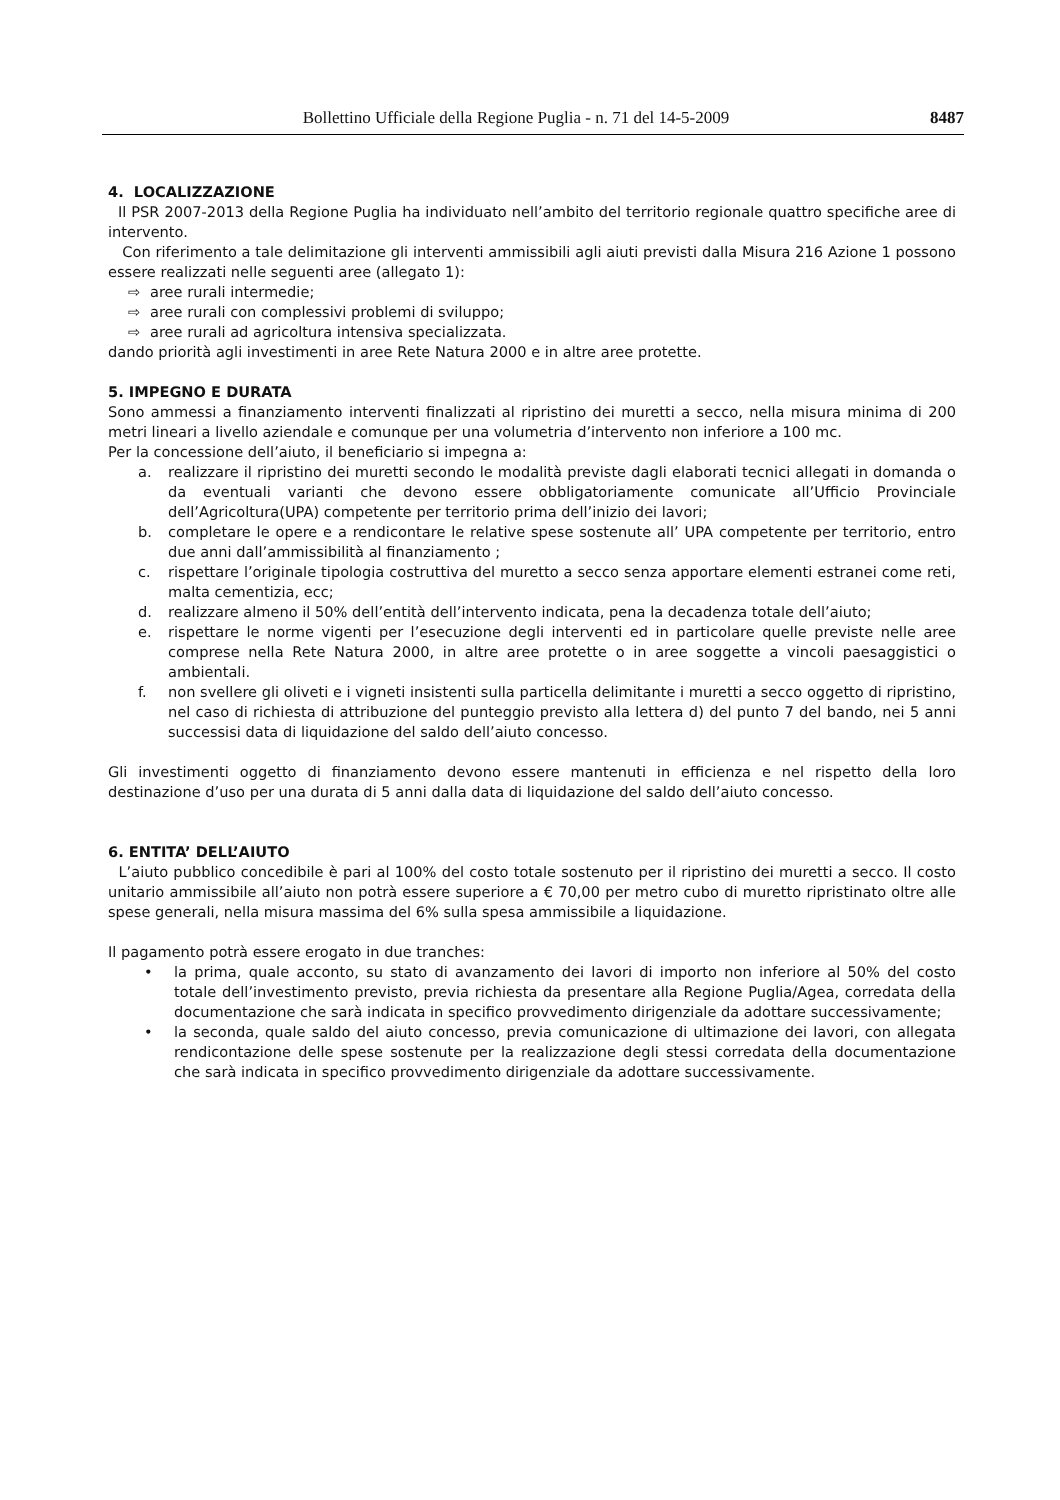Bollettino Ufficiale della Regione Puglia - n. 71 del 14-5-2009 8487
4. LOCALIZZAZIONE
Il PSR 2007-2013 della Regione Puglia ha individuato nell’ambito del territorio regionale quattro specifiche aree di intervento.
Con riferimento a tale delimitazione gli interventi ammissibili agli aiuti previsti dalla Misura 216 Azione 1 possono essere realizzati nelle seguenti aree (allegato 1):
⇨ aree rurali intermedie;
⇨ aree rurali con complessivi problemi di sviluppo;
⇨ aree rurali ad agricoltura intensiva specializzata.
dando priorità agli investimenti in aree Rete Natura 2000 e in altre aree protette.
5. IMPEGNO E DURATA
Sono ammessi a finanziamento interventi finalizzati al ripristino dei muretti a secco, nella misura minima di 200 metri lineari a livello aziendale e comunque per una volumetria d’intervento non inferiore a 100 mc.
Per la concessione dell’aiuto, il beneficiario si impegna a:
a. realizzare il ripristino dei muretti secondo le modalità previste dagli elaborati tecnici allegati in domanda o da eventuali varianti che devono essere obbligatoriamente comunicate all’Ufficio Provinciale dell’Agricoltura(UPA) competente per territorio prima dell’inizio dei lavori;
b. completare le opere e a rendicontare le relative spese sostenute all’ UPA competente per territorio, entro due anni dall’ammissibilità al finanziamento ;
c. rispettare l’originale tipologia costruttiva del muretto a secco senza apportare elementi estranei come reti, malta cementizia, ecc;
d. realizzare almeno il 50% dell’entità dell’intervento indicata, pena la decadenza totale dell’aiuto;
e. rispettare le norme vigenti per l’esecuzione degli interventi ed in particolare quelle previste nelle aree comprese nella Rete Natura 2000, in altre aree protette o in aree soggette a vincoli paesaggistici o ambientali.
f. non svellere gli oliveti e i vigneti insistenti sulla particella delimitante i muretti a secco oggetto di ripristino, nel caso di richiesta di attribuzione del punteggio previsto alla lettera d) del punto 7 del bando, nei 5 anni successisi data di liquidazione del saldo dell’aiuto concesso.
Gli investimenti oggetto di finanziamento devono essere mantenuti in efficienza e nel rispetto della loro destinazione d’uso per una durata di 5 anni dalla data di liquidazione del saldo dell’aiuto concesso.
6. ENTITA’ DELL’AIUTO
L’aiuto pubblico concedibile è pari al 100% del costo totale sostenuto per il ripristino dei muretti a secco. Il costo unitario ammissibile all’aiuto non potrà essere superiore a € 70,00 per metro cubo di muretto ripristinato oltre alle spese generali, nella misura massima del 6% sulla spesa ammissibile a liquidazione.
Il pagamento potrà essere erogato in due tranches:
• la prima, quale acconto, su stato di avanzamento dei lavori di importo non inferiore al 50% del costo totale dell’investimento previsto, previa richiesta da presentare alla Regione Puglia/Agea, corredata della documentazione che sarà indicata in specifico provvedimento dirigenziale da adottare successivamente;
• la seconda, quale saldo del aiuto concesso, previa comunicazione di ultimazione dei lavori, con allegata rendicontazione delle spese sostenute per la realizzazione degli stessi corredata della documentazione che sarà indicata in specifico provvedimento dirigenziale da adottare successivamente.